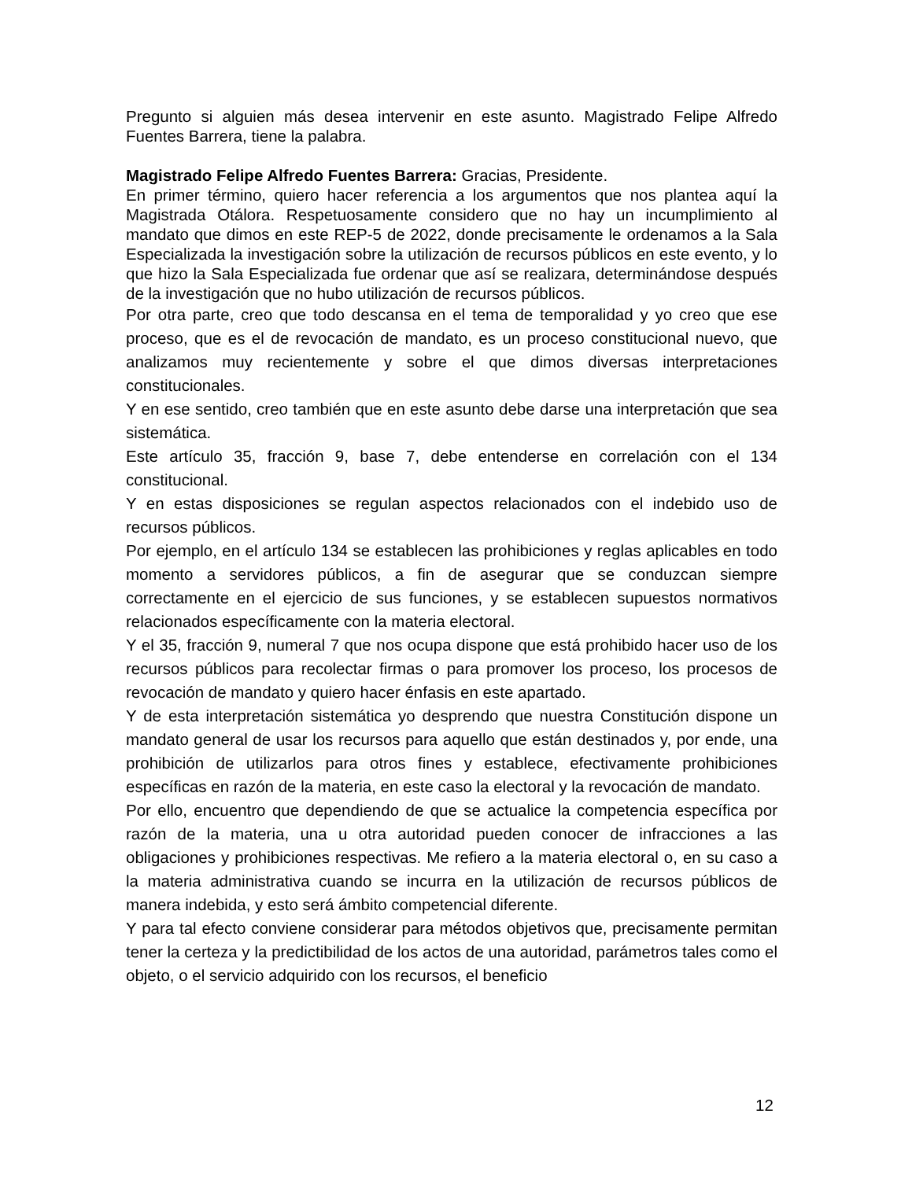Pregunto si alguien más desea intervenir en este asunto. Magistrado Felipe Alfredo Fuentes Barrera, tiene la palabra.
Magistrado Felipe Alfredo Fuentes Barrera: Gracias, Presidente.
En primer término, quiero hacer referencia a los argumentos que nos plantea aquí la Magistrada Otálora. Respetuosamente considero que no hay un incumplimiento al mandato que dimos en este REP-5 de 2022, donde precisamente le ordenamos a la Sala Especializada la investigación sobre la utilización de recursos públicos en este evento, y lo que hizo la Sala Especializada fue ordenar que así se realizara, determinándose después de la investigación que no hubo utilización de recursos públicos.
Por otra parte, creo que todo descansa en el tema de temporalidad y yo creo que ese proceso, que es el de revocación de mandato, es un proceso constitucional nuevo, que analizamos muy recientemente y sobre el que dimos diversas interpretaciones constitucionales.
Y en ese sentido, creo también que en este asunto debe darse una interpretación que sea sistemática.
Este artículo 35, fracción 9, base 7, debe entenderse en correlación con el 134 constitucional.
Y en estas disposiciones se regulan aspectos relacionados con el indebido uso de recursos públicos.
Por ejemplo, en el artículo 134 se establecen las prohibiciones y reglas aplicables en todo momento a servidores públicos, a fin de asegurar que se conduzcan siempre correctamente en el ejercicio de sus funciones, y se establecen supuestos normativos relacionados específicamente con la materia electoral.
Y el 35, fracción 9, numeral 7 que nos ocupa dispone que está prohibido hacer uso de los recursos públicos para recolectar firmas o para promover los proceso, los procesos de revocación de mandato y quiero hacer énfasis en este apartado.
Y de esta interpretación sistemática yo desprendo que nuestra Constitución dispone un mandato general de usar los recursos para aquello que están destinados y, por ende, una prohibición de utilizarlos para otros fines y establece, efectivamente prohibiciones específicas en razón de la materia, en este caso la electoral y la revocación de mandato.
Por ello, encuentro que dependiendo de que se actualice la competencia específica por razón de la materia, una u otra autoridad pueden conocer de infracciones a las obligaciones y prohibiciones respectivas. Me refiero a la materia electoral o, en su caso a la materia administrativa cuando se incurra en la utilización de recursos públicos de manera indebida, y esto será ámbito competencial diferente.
Y para tal efecto conviene considerar para métodos objetivos que, precisamente permitan tener la certeza y la predictibilidad de los actos de una autoridad, parámetros tales como el objeto, o el servicio adquirido con los recursos, el beneficio
12